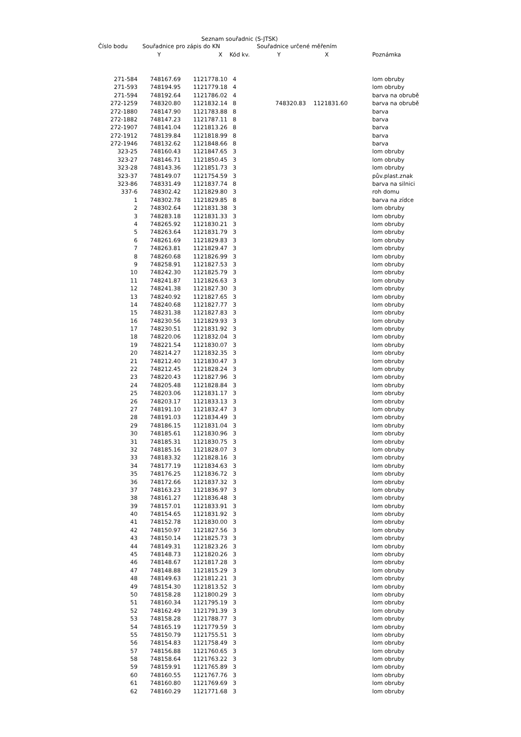Seznam souřadnic (S-JTSK)
| Číslo bodu | Souřadnice pro zápis do KN | | | Souřadnice určené měřením | | |
| --- | --- | --- | --- | --- | --- | --- |
| | Y | X | Kód kv. | Y | X | Poznámka |
| 271-584 | 748167.69 | 1121778.10 | 4 | | | lom obruby |
| 271-593 | 748194.95 | 1121779.18 | 4 | | | lom obruby |
| 271-594 | 748192.64 | 1121786.02 | 4 | | | barva na obrubě |
| 272-1259 | 748320.80 | 1121832.14 | 8 | 748320.83 | 1121831.60 | barva na obrubě |
| 272-1880 | 748147.90 | 1121783.88 | 8 | | | barva |
| 272-1882 | 748147.23 | 1121787.11 | 8 | | | barva |
| 272-1907 | 748141.04 | 1121813.26 | 8 | | | barva |
| 272-1912 | 748139.84 | 1121818.99 | 8 | | | barva |
| 272-1946 | 748132.62 | 1121848.66 | 8 | | | barva |
| 323-25 | 748160.43 | 1121847.65 | 3 | | | lom obruby |
| 323-27 | 748146.71 | 1121850.45 | 3 | | | lom obruby |
| 323-28 | 748143.36 | 1121851.73 | 3 | | | lom obruby |
| 323-37 | 748149.07 | 1121754.59 | 3 | | | pův.plast.znak |
| 323-86 | 748331.49 | 1121837.74 | 8 | | | barva na silnici |
| 337-6 | 748302.42 | 1121829.80 | 3 | | | roh domu |
| 1 | 748302.78 | 1121829.85 | 8 | | | barva na zídce |
| 2 | 748302.64 | 1121831.38 | 3 | | | lom obruby |
| 3 | 748283.18 | 1121831.33 | 3 | | | lom obruby |
| 4 | 748265.92 | 1121830.21 | 3 | | | lom obruby |
| 5 | 748263.64 | 1121831.79 | 3 | | | lom obruby |
| 6 | 748261.69 | 1121829.83 | 3 | | | lom obruby |
| 7 | 748263.81 | 1121829.47 | 3 | | | lom obruby |
| 8 | 748260.68 | 1121826.99 | 3 | | | lom obruby |
| 9 | 748258.91 | 1121827.53 | 3 | | | lom obruby |
| 10 | 748242.30 | 1121825.79 | 3 | | | lom obruby |
| 11 | 748241.87 | 1121826.63 | 3 | | | lom obruby |
| 12 | 748241.38 | 1121827.30 | 3 | | | lom obruby |
| 13 | 748240.92 | 1121827.65 | 3 | | | lom obruby |
| 14 | 748240.68 | 1121827.77 | 3 | | | lom obruby |
| 15 | 748231.38 | 1121827.83 | 3 | | | lom obruby |
| 16 | 748230.56 | 1121829.93 | 3 | | | lom obruby |
| 17 | 748230.51 | 1121831.92 | 3 | | | lom obruby |
| 18 | 748220.06 | 1121832.04 | 3 | | | lom obruby |
| 19 | 748221.54 | 1121830.07 | 3 | | | lom obruby |
| 20 | 748214.27 | 1121832.35 | 3 | | | lom obruby |
| 21 | 748212.40 | 1121830.47 | 3 | | | lom obruby |
| 22 | 748212.45 | 1121828.24 | 3 | | | lom obruby |
| 23 | 748220.43 | 1121827.96 | 3 | | | lom obruby |
| 24 | 748205.48 | 1121828.84 | 3 | | | lom obruby |
| 25 | 748203.06 | 1121831.17 | 3 | | | lom obruby |
| 26 | 748203.17 | 1121833.13 | 3 | | | lom obruby |
| 27 | 748191.10 | 1121832.47 | 3 | | | lom obruby |
| 28 | 748191.03 | 1121834.49 | 3 | | | lom obruby |
| 29 | 748186.15 | 1121831.04 | 3 | | | lom obruby |
| 30 | 748185.61 | 1121830.96 | 3 | | | lom obruby |
| 31 | 748185.31 | 1121830.75 | 3 | | | lom obruby |
| 32 | 748185.16 | 1121828.07 | 3 | | | lom obruby |
| 33 | 748183.32 | 1121828.16 | 3 | | | lom obruby |
| 34 | 748177.19 | 1121834.63 | 3 | | | lom obruby |
| 35 | 748176.25 | 1121836.72 | 3 | | | lom obruby |
| 36 | 748172.66 | 1121837.32 | 3 | | | lom obruby |
| 37 | 748163.23 | 1121836.97 | 3 | | | lom obruby |
| 38 | 748161.27 | 1121836.48 | 3 | | | lom obruby |
| 39 | 748157.01 | 1121833.91 | 3 | | | lom obruby |
| 40 | 748154.65 | 1121831.92 | 3 | | | lom obruby |
| 41 | 748152.78 | 1121830.00 | 3 | | | lom obruby |
| 42 | 748150.97 | 1121827.56 | 3 | | | lom obruby |
| 43 | 748150.14 | 1121825.73 | 3 | | | lom obruby |
| 44 | 748149.31 | 1121823.26 | 3 | | | lom obruby |
| 45 | 748148.73 | 1121820.26 | 3 | | | lom obruby |
| 46 | 748148.67 | 1121817.28 | 3 | | | lom obruby |
| 47 | 748148.88 | 1121815.29 | 3 | | | lom obruby |
| 48 | 748149.63 | 1121812.21 | 3 | | | lom obruby |
| 49 | 748154.30 | 1121813.52 | 3 | | | lom obruby |
| 50 | 748158.28 | 1121800.29 | 3 | | | lom obruby |
| 51 | 748160.34 | 1121795.19 | 3 | | | lom obruby |
| 52 | 748162.49 | 1121791.39 | 3 | | | lom obruby |
| 53 | 748158.28 | 1121788.77 | 3 | | | lom obruby |
| 54 | 748165.19 | 1121779.59 | 3 | | | lom obruby |
| 55 | 748150.79 | 1121755.51 | 3 | | | lom obruby |
| 56 | 748154.83 | 1121758.49 | 3 | | | lom obruby |
| 57 | 748156.88 | 1121760.65 | 3 | | | lom obruby |
| 58 | 748158.64 | 1121763.22 | 3 | | | lom obruby |
| 59 | 748159.91 | 1121765.89 | 3 | | | lom obruby |
| 60 | 748160.55 | 1121767.76 | 3 | | | lom obruby |
| 61 | 748160.80 | 1121769.69 | 3 | | | lom obruby |
| 62 | 748160.29 | 1121771.68 | 3 | | | lom obruby |